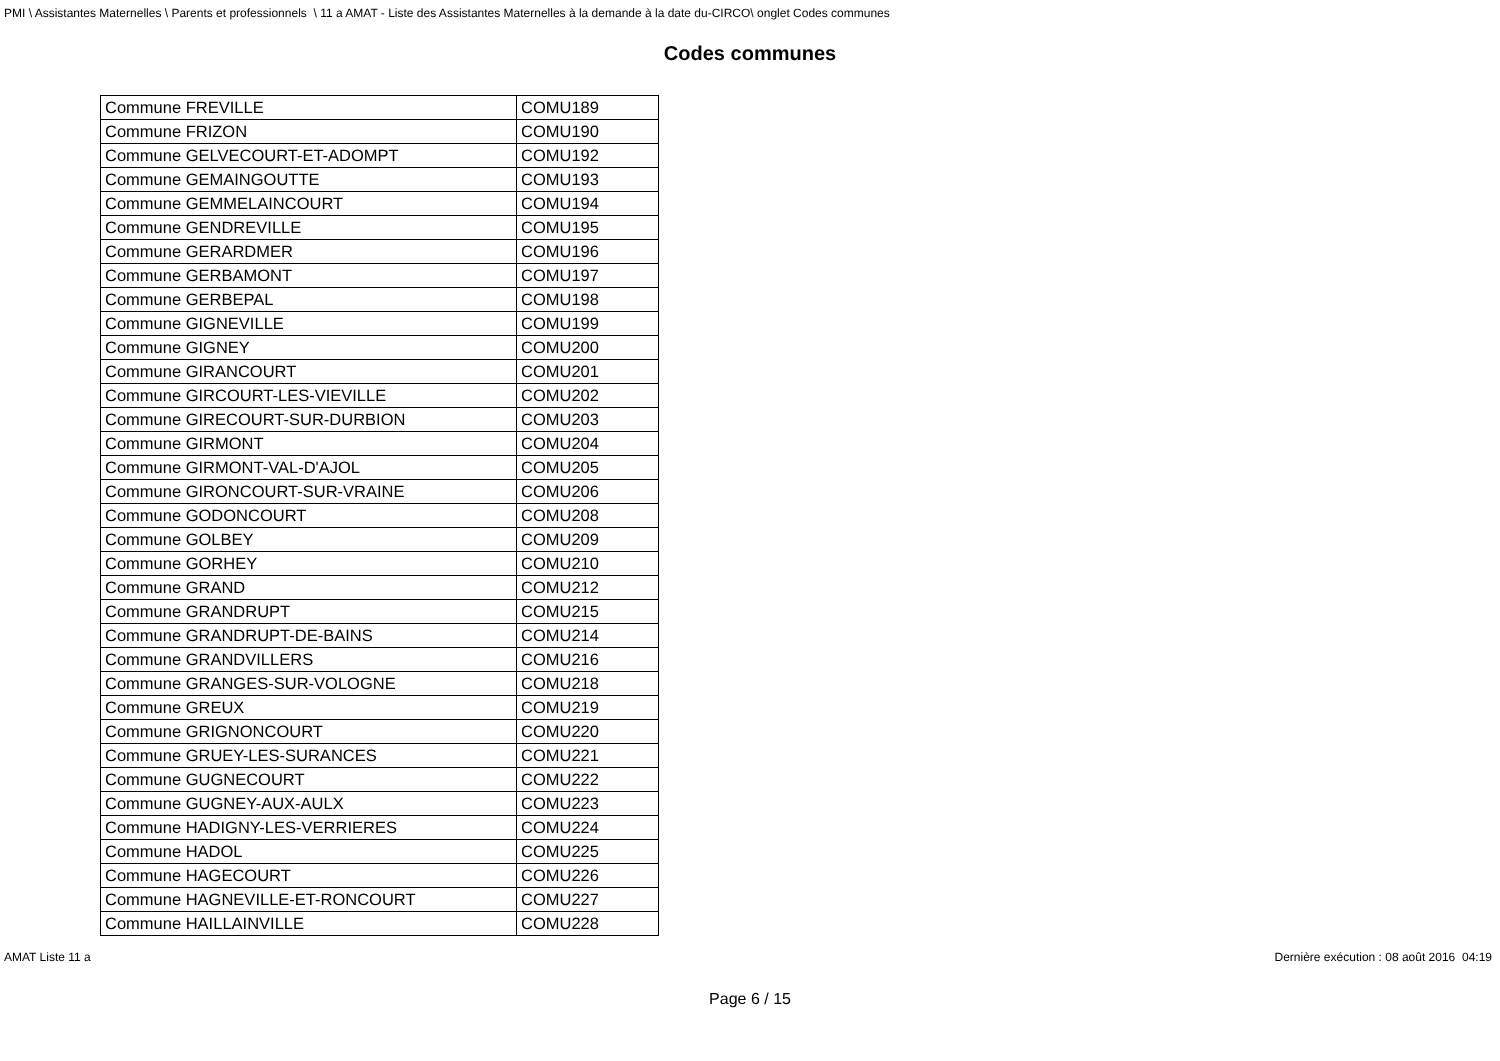PMI \ Assistantes Maternelles \ Parents et professionnels \ 11 a AMAT - Liste des Assistantes Maternelles à la demande à la date du-CIRCO\ onglet Codes communes
Codes communes
| Commune FREVILLE | COMU189 |
| Commune FRIZON | COMU190 |
| Commune GELVECOURT-ET-ADOMPT | COMU192 |
| Commune GEMAINGOUTTE | COMU193 |
| Commune GEMMELAINCOURT | COMU194 |
| Commune GENDREVILLE | COMU195 |
| Commune GERARDMER | COMU196 |
| Commune GERBAMONT | COMU197 |
| Commune GERBEPAL | COMU198 |
| Commune GIGNEVILLE | COMU199 |
| Commune GIGNEY | COMU200 |
| Commune GIRANCOURT | COMU201 |
| Commune GIRCOURT-LES-VIEVILLE | COMU202 |
| Commune GIRECOURT-SUR-DURBION | COMU203 |
| Commune GIRMONT | COMU204 |
| Commune GIRMONT-VAL-D'AJOL | COMU205 |
| Commune GIRONCOURT-SUR-VRAINE | COMU206 |
| Commune GODONCOURT | COMU208 |
| Commune GOLBEY | COMU209 |
| Commune GORHEY | COMU210 |
| Commune GRAND | COMU212 |
| Commune GRANDRUPT | COMU215 |
| Commune GRANDRUPT-DE-BAINS | COMU214 |
| Commune GRANDVILLERS | COMU216 |
| Commune GRANGES-SUR-VOLOGNE | COMU218 |
| Commune GREUX | COMU219 |
| Commune GRIGNONCOURT | COMU220 |
| Commune GRUEY-LES-SURANCES | COMU221 |
| Commune GUGNECOURT | COMU222 |
| Commune GUGNEY-AUX-AULX | COMU223 |
| Commune HADIGNY-LES-VERRIERES | COMU224 |
| Commune HADOL | COMU225 |
| Commune HAGECOURT | COMU226 |
| Commune HAGNEVILLE-ET-RONCOURT | COMU227 |
| Commune HAILLAINVILLE | COMU228 |
AMAT Liste 11 a Dernière exécution : 08 août 2016 04:19
Page 6 / 15